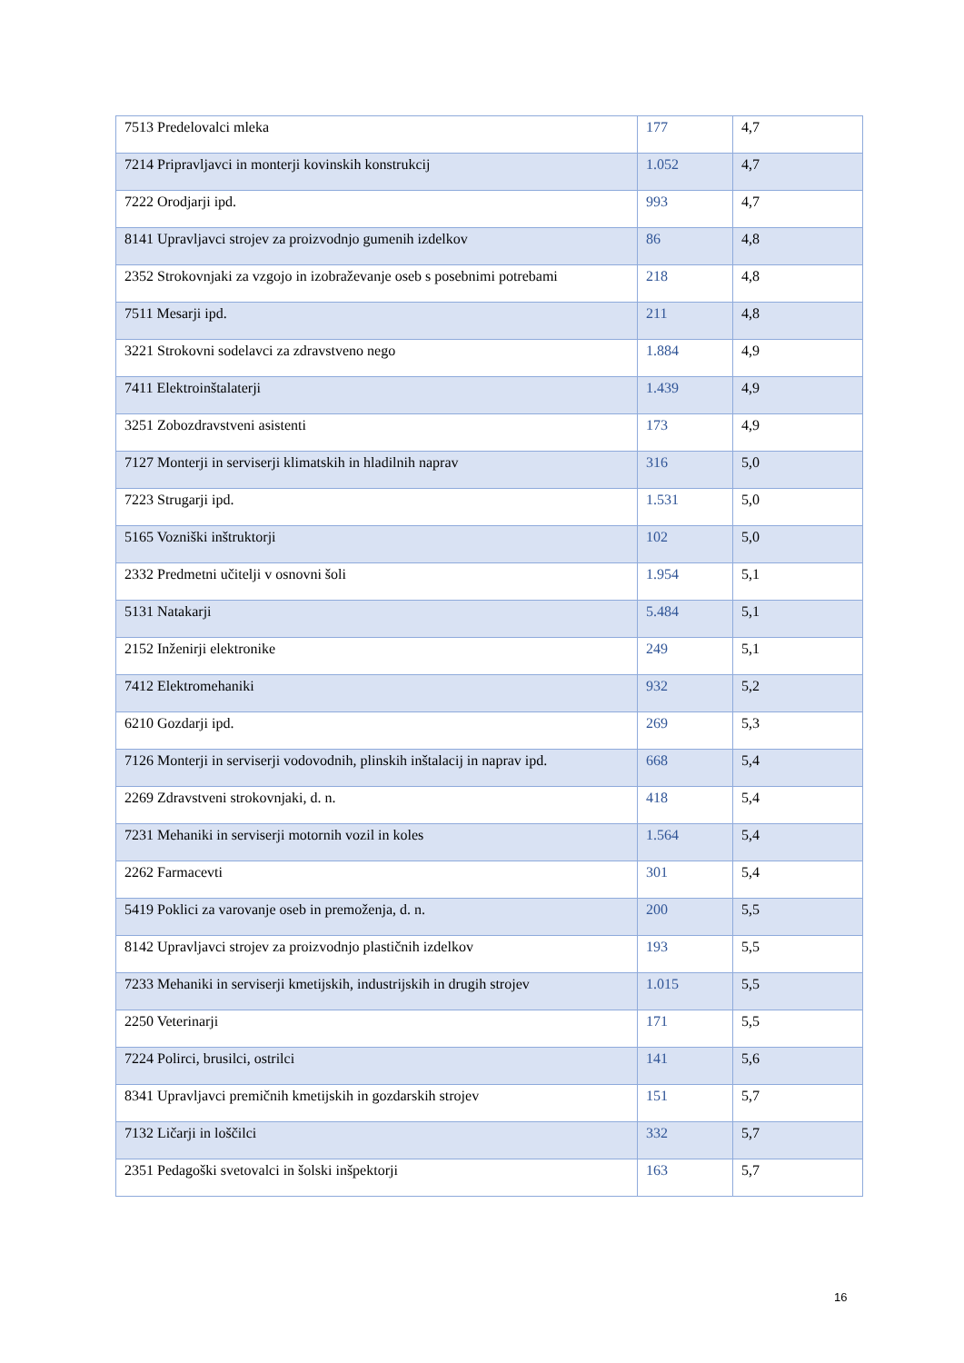| 7513 Predelovalci mleka | 177 | 4,7 |
| 7214 Pripravljavci in monterji kovinskih konstrukcij | 1.052 | 4,7 |
| 7222 Orodjarji ipd. | 993 | 4,7 |
| 8141 Upravljavci strojev za proizvodnjo gumenih izdelkov | 86 | 4,8 |
| 2352 Strokovnjaki za vzgojo in izobraževanje oseb s posebnimi potrebami | 218 | 4,8 |
| 7511 Mesarji ipd. | 211 | 4,8 |
| 3221 Strokovni sodelavci za zdravstveno nego | 1.884 | 4,9 |
| 7411 Elektroinštalaterji | 1.439 | 4,9 |
| 3251 Zobozdravstveni asistenti | 173 | 4,9 |
| 7127 Monterji in serviserji klimatskih in hladilnih naprav | 316 | 5,0 |
| 7223 Strugarji ipd. | 1.531 | 5,0 |
| 5165 Vozniški inštruktorji | 102 | 5,0 |
| 2332 Predmetni učitelji v osnovni šoli | 1.954 | 5,1 |
| 5131 Natakarji | 5.484 | 5,1 |
| 2152 Inženirji elektronike | 249 | 5,1 |
| 7412 Elektromehaniki | 932 | 5,2 |
| 6210 Gozdarji ipd. | 269 | 5,3 |
| 7126 Monterji in serviserji vodovodnih, plinskih inštalacij in naprav ipd. | 668 | 5,4 |
| 2269 Zdravstveni strokovnjaki, d. n. | 418 | 5,4 |
| 7231 Mehaniki in serviserji motornih vozil in koles | 1.564 | 5,4 |
| 2262 Farmacevti | 301 | 5,4 |
| 5419 Poklici za varovanje oseb in premoženja, d. n. | 200 | 5,5 |
| 8142 Upravljavci strojev za proizvodnjo plastičnih izdelkov | 193 | 5,5 |
| 7233 Mehaniki in serviserji kmetijskih, industrijskih in drugih strojev | 1.015 | 5,5 |
| 2250 Veterinarji | 171 | 5,5 |
| 7224 Polirci, brusilci, ostrilci | 141 | 5,6 |
| 8341 Upravljavci premičnih kmetijskih in gozdarskih strojev | 151 | 5,7 |
| 7132 Ličarji in loščilci | 332 | 5,7 |
| 2351 Pedagoški svetovalci in šolski inšpektorji | 163 | 5,7 |
16